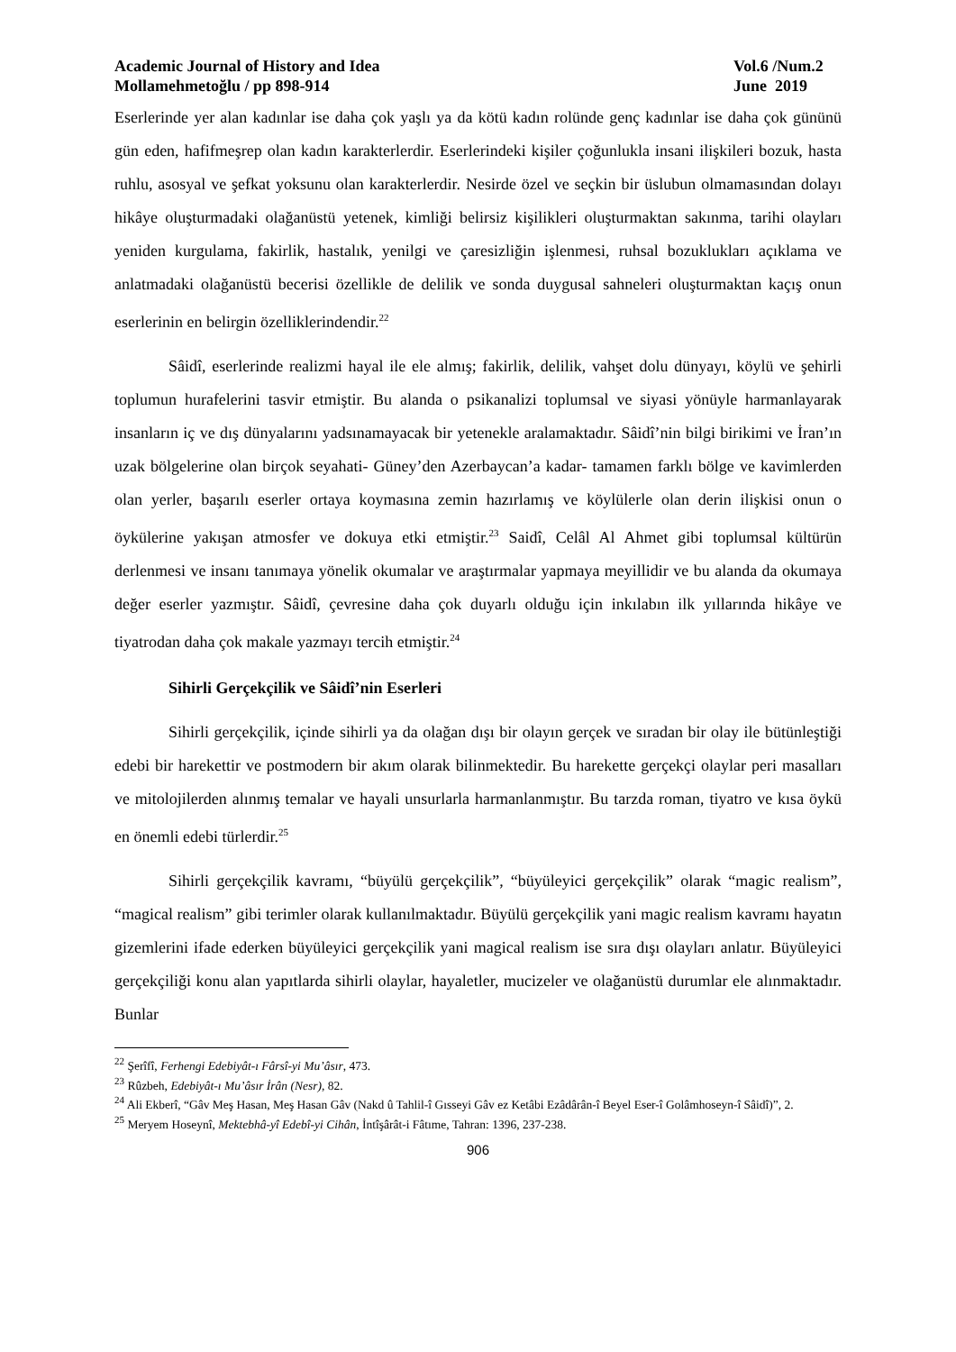Academic Journal of History and Idea
Mollamehmetoğlu / pp 898-914
Vol.6 /Num.2
June 2019
Eserlerinde yer alan kadınlar ise daha çok yaşlı ya da kötü kadın rolünde genç kadınlar ise daha çok gününü gün eden, hafifmeşrep olan kadın karakterlerdir. Eserlerindeki kişiler çoğunlukla insani ilişkileri bozuk, hasta ruhlu, asosyal ve şefkat yoksunu olan karakterlerdir. Nesirde özel ve seçkin bir üslubun olmamasından dolayı hikâye oluşturmadaki olağanüstü yetenek, kimliği belirsiz kişilikleri oluşturmaktan sakınma, tarihi olayları yeniden kurgulama, fakirlik, hastalık, yenilgi ve çaresizliğin işlenmesi, ruhsal bozuklukları açıklama ve anlatmadaki olağanüstü becerisi özellikle de delilik ve sonda duygusal sahneleri oluşturmaktan kaçış onun eserlerinin en belirgin özelliklerindendir.<sup>22</sup>
Sâidî, eserlerinde realizmi hayal ile ele almış; fakirlik, delilik, vahşet dolu dünyayı, köylü ve şehirli toplumun hurafelerini tasvir etmiştir. Bu alanda o psikanalizi toplumsal ve siyasi yönüyle harmanlayarak insanların iç ve dış dünyalarını yadsınamayacak bir yetenekle aralamaktadır. Sâidî’nin bilgi birikimi ve İran’ın uzak bölgelerine olan birçok seyahati- Güney’den Azerbaycan’a kadar- tamamen farklı bölge ve kavimlerden olan yerler, başarılı eserler ortaya koymasına zemin hazırlamış ve köylülerle olan derin ilişkisi onun o öykülerine yakışan atmosfer ve dokuya etki etmiştir.<sup>23</sup> Saidî, Celâl Al Ahmet gibi toplumsal kültürün derlenmesi ve insanı tanımaya yönelik okumalar ve araştırmalar yapmaya meyillidir ve bu alanda da okumaya değer eserler yazmıştır. Sâidî, çevresine daha çok duyarlı olduğu için inkılabın ilk yıllarında hikâye ve tiyatrodan daha çok makale yazmayı tercih etmiştir.<sup>24</sup>
Sihirli Gerçekçilik ve Sâidî’nin Eserleri
Sihirli gerçekçilik, içinde sihirli ya da olağan dışı bir olayın gerçek ve sıradan bir olay ile bütünleştiği edebi bir harekettir ve postmodern bir akım olarak bilinmektedir. Bu harekette gerçekçi olaylar peri masalları ve mitolojilerden alınmış temalar ve hayali unsurlarla harmanlanmıştır. Bu tarzda roman, tiyatro ve kısa öykü en önemli edebi türlerdir.<sup>25</sup>
Sihirli gerçekçilik kavramı, “büyülü gerçekçilik”, “büyüleyici gerçekçilik” olarak “magic realism”, “magical realism” gibi terimler olarak kullanılmaktadır. Büyülü gerçekçilik yani magic realism kavramı hayatın gizemlerini ifade ederken büyüleyici gerçekçilik yani magical realism ise sıra dışı olayları anlatır. Büyüleyici gerçekçiliği konu alan yapıtlarda sihirli olaylar, hayaletler, mucizeler ve olağanüstü durumlar ele alınmaktadır. Bunlar
<sup>22</sup> Şerîfî, Ferhengi Edebiyât-ı Fârsî-yi Mu’âsır, 473.
<sup>23</sup> Rûzbeh, Edebiyât-ı Mu’âsır İrân (Nesr), 82.
<sup>24</sup> Ali Ekberî, “Gâv Meş Hasan, Meş Hasan Gâv (Nakd û Tahlil-î Gısseyi Gâv ez Ketâbi Ezâdârân-î Beyel Eser-î Golâmhoseyn-î Sâidî)”, 2.
<sup>25</sup> Meryem Hoseynî, Mektebhâ-yî Edebî-yi Cihân, İntîşârât-i Fâtıme, Tahran: 1396, 237-238.
906